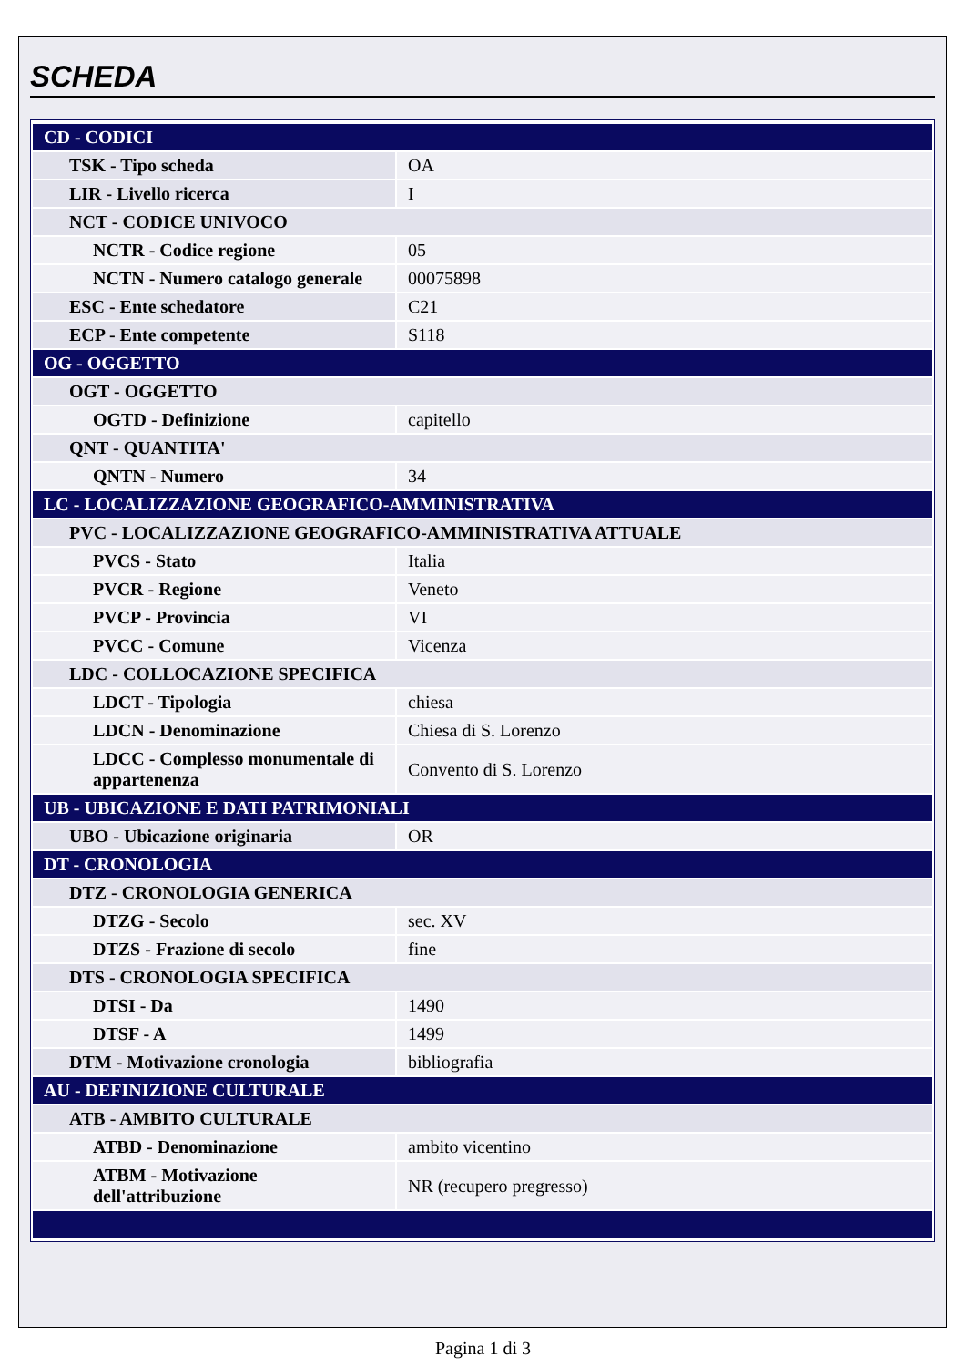SCHEDA
| CD - CODICI | |
| TSK - Tipo scheda | OA |
| LIR - Livello ricerca | I |
| NCT - CODICE UNIVOCO | |
| NCTR - Codice regione | 05 |
| NCTN - Numero catalogo generale | 00075898 |
| ESC - Ente schedatore | C21 |
| ECP - Ente competente | S118 |
| OG - OGGETTO | |
| OGT - OGGETTO | |
| OGTD - Definizione | capitello |
| QNT - QUANTITA' | |
| QNTN - Numero | 34 |
| LC - LOCALIZZAZIONE GEOGRAFICO-AMMINISTRATIVA | |
| PVC - LOCALIZZAZIONE GEOGRAFICO-AMMINISTRATIVA ATTUALE | |
| PVCS - Stato | Italia |
| PVCR - Regione | Veneto |
| PVCP - Provincia | VI |
| PVCC - Comune | Vicenza |
| LDC - COLLOCAZIONE SPECIFICA | |
| LDCT - Tipologia | chiesa |
| LDCN - Denominazione | Chiesa di S. Lorenzo |
| LDCC - Complesso monumentale di appartenenza | Convento di S. Lorenzo |
| UB - UBICAZIONE E DATI PATRIMONIALI | |
| UBO - Ubicazione originaria | OR |
| DT - CRONOLOGIA | |
| DTZ - CRONOLOGIA GENERICA | |
| DTZG - Secolo | sec. XV |
| DTZS - Frazione di secolo | fine |
| DTS - CRONOLOGIA SPECIFICA | |
| DTSI - Da | 1490 |
| DTSF - A | 1499 |
| DTM - Motivazione cronologia | bibliografia |
| AU - DEFINIZIONE CULTURALE | |
| ATB - AMBITO CULTURALE | |
| ATBD - Denominazione | ambito vicentino |
| ATBM - Motivazione dell'attribuzione | NR (recupero pregresso) |
Pagina 1 di 3